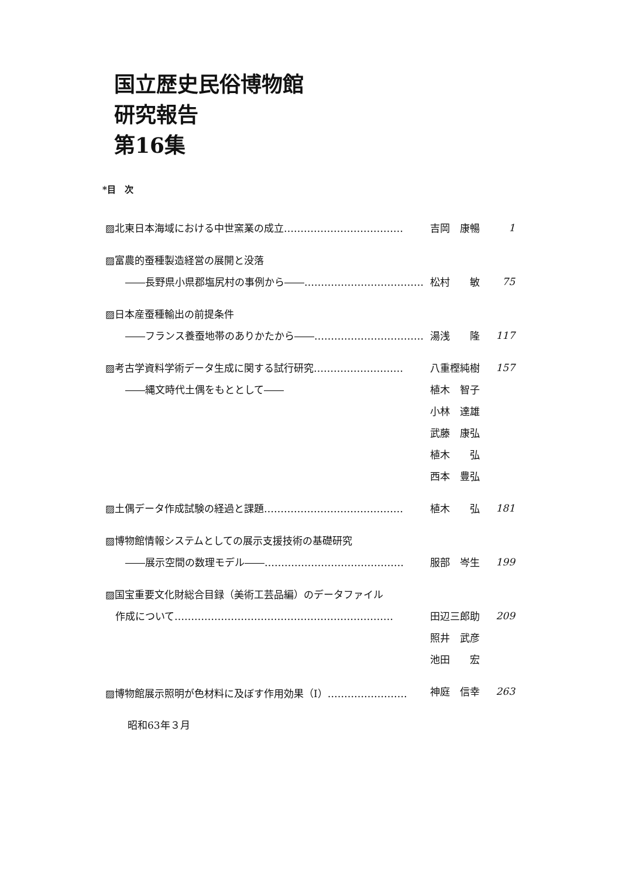国立歴史民俗博物館
研究報告
第16集
*目　次
▨北東日本海域における中世窯業の成立……………………………… 吉岡　康暢 1
▨富農的蚕種製造経営の展開と没落
　　――長野県小県郡塩尻村の事例から――……………………………… 松村　　敏 75
▨日本産蚕種輸出の前提条件
　　――フランス養蚕地帯のありかたから――…………………………… 湯浅　　隆 117
▨考古学資料学術データ生成に関する試行研究……………………… 八重樫純樹 157
　　――縄文時代土偶をもととして―― 植木　智子
小林　達雄
武藤　康弘
植木　　弘
西本　豊弘
▨土偶データ作成試験の経過と課題…………………………………… 植木　　弘 181
▨博物館情報システムとしての展示支援技術の基礎研究
　　――展示空間の数理モデル――…………………………………… 服部　岑生 199
▨国宝重要文化財総合目録（美術工芸品編）のデータファイル
　作成について………………………………………………………… 田辺三郎助 209
照井　武彦
池田　　宏
▨博物館展示照明が色材料に及ぼす作用効果（Ⅰ）…………………… 神庭　信幸 263
昭和63年３月